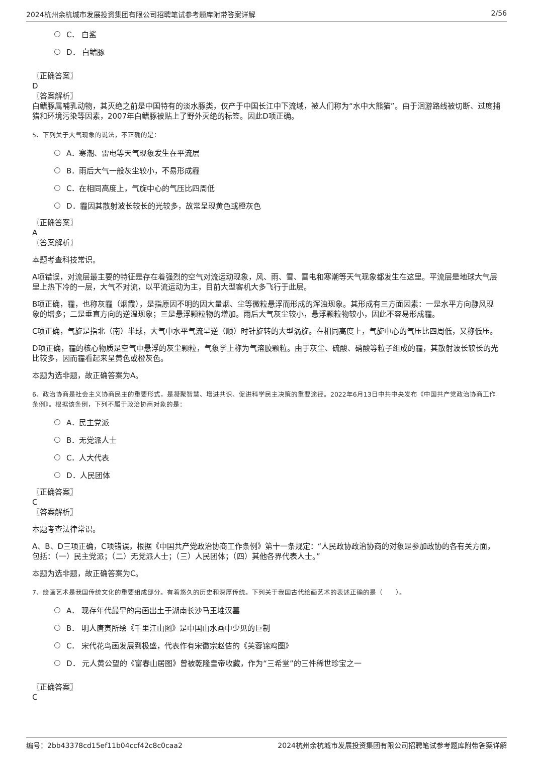2024杭州余杭城市发展投资集团有限公司招聘笔试参考题库附带答案详解 2/56
C． 白鲨
D． 白鳍豚
〖正确答案〗
D
〖答案解析〗
白鳍豚属哺乳动物，其灭绝之前是中国特有的淡水豚类，仅产于中国长江中下流域，被人们称为“水中大熊猫”。由于洄游路线被切断、过度捕猎和环境污染等因素，2007年白鳍豚被贴上了野外灭绝的标签。因此D项正确。
5、下列关于大气现象的说法，不正确的是：
A．寒潮、雷电等天气现象发生在平流层
B．雨后大气一般灰尘较小，不易形成霾
C．在相同高度上，气旋中心的气压比四周低
D．霾因其散射波长较长的光较多，故常呈现黄色或橙灰色
〖正确答案〗
A
〖答案解析〗
本题考查科技常识。
A项错误，对流层最主要的特征是存在着强烈的空气对流运动现象，风、雨、雪、雷电和寒潮等天气现象都发生在这里。平流层是地球大气层里上热下冷的一层，大气不对流，以平流运动为主，目前大型客机大多飞行于此层。
B项正确，霾，也称灰霾（烟霞），是指原因不明的因大量烟、尘等微粒悬浮而形成的浑浊现象。其形成有三方面因素：一是水平方向静风现象的增多；二是垂直方向的逆温现象；三是悬浮颗粒物的增加。雨后大气灰尘较小，悬浮颗粒物较小，因此不容易形成霾。
C项正确，气旋是指北（南）半球，大气中水平气流呈逆（顺）时针旋转的大型涡旋。在相同高度上，气旋中心的气压比四周低，又称低压。
D项正确，霾的核心物质是空气中悬浮的灰尘颗粒，气象学上称为气溶胶颗粒。由于灰尘、硫酸、硝酸等粒子组成的霾，其散射波长较长的光比较多，因而霾看起来呈黄色或橙灰色。
本题为选非题，故正确答案为A。
6、政治协商是社会主义协商民主的重要形式，是凝聚智慧、增进共识、促进科学民主决策的重要途径。2022年6月13日中共中央发布《中国共产党政治协商工作条例》。根据该条例，下列不属于政治协商对象的是：
A．民主党派
B．无党派人士
C．人大代表
D．人民团体
〖正确答案〗
C
〖答案解析〗
本题考查法律常识。
A、B、D三项正确，C项错误，根据《中国共产党政治协商工作条例》第十一条规定：“人民政协政治协商的对象是参加政协的各有关方面，包括：（一）民主党派；（二）无党派人士；（三）人民团体；（四）其他各界代表人士。”
本题为选非题，故正确答案为C。
7、绘画艺术是我国传统文化的重要组成部分。有着悠久的历史和深厚传统。下列关于我国古代绘画艺术的表述正确的是（　　）。
A． 现存年代最早的帛画出土于湖南长沙马王堆汉墓
B． 明人唐寅所绘《千里江山图》是中国山水画中少见的巨制
C． 宋代花鸟画发展到极盛，代表作有宋徽宗赵佶的《芙蓉锦鸡图》
D． 元人黄公望的《富春山居图》曾被乾隆皇帝收藏，作为“三希堂”的三件稀世珍宝之一
〖正确答案〗
C
编号：2bb43378cd15ef11b04ccf42c8c0caa2 2024杭州余杭城市发展投资集团有限公司招聘笔试参考题库附带答案详解